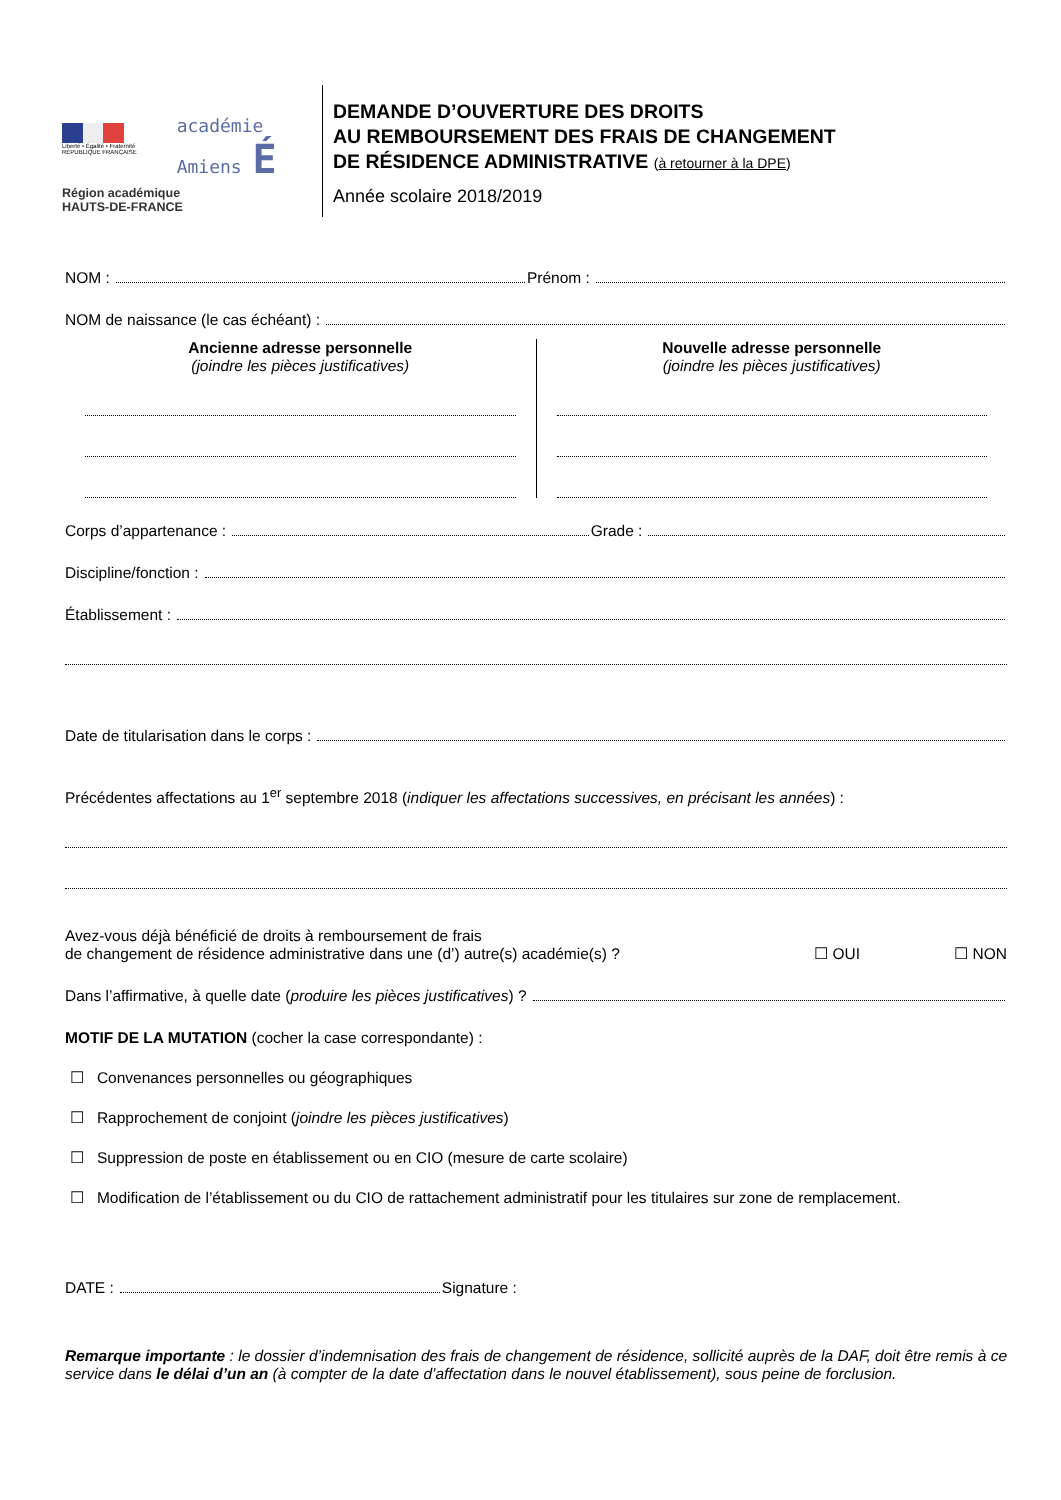Liberté • Égalité • Fraternité
RÉPUBLIQUE FRANÇAISE
académie
Amiens É
Région académique
HAUTS-DE-FRANCE
DEMANDE D’OUVERTURE DES DROITS
AU REMBOURSEMENT DES FRAIS DE CHANGEMENT
DE RÉSIDENCE ADMINISTRATIVE (à retourner à la DPE)
Année scolaire 2018/2019
NOM : Prénom :
NOM de naissance (le cas échéant) :
Ancienne adresse personnelle
(joindre les pièces justificatives)
Nouvelle adresse personnelle
(joindre les pièces justificatives)
Corps d’appartenance : Grade :
Discipline/fonction :
Établissement :
Date de titularisation dans le corps :
Précédentes affectations au 1<sup>er</sup> septembre 2018 (indiquer les affectations successives, en précisant les années) :
Avez-vous déjà bénéficié de droits à remboursement de frais
de changement de résidence administrative dans une (d’) autre(s) académie(s) ?
☐ OUI ☐ NON
Dans l’affirmative, à quelle date (produire les pièces justificatives) ?
MOTIF DE LA MUTATION (cocher la case correspondante) :
☐ Convenances personnelles ou géographiques
☐ Rapprochement de conjoint (joindre les pièces justificatives)
☐ Suppression de poste en établissement ou en CIO (mesure de carte scolaire)
☐ Modification de l’établissement ou du CIO de rattachement administratif pour les titulaires sur zone de remplacement.
DATE : Signature :
Remarque importante : le dossier d’indemnisation des frais de changement de résidence, sollicité auprès de la DAF, doit être remis à ce service dans le délai d’un an (à compter de la date d’affectation dans le nouvel établissement), sous peine de forclusion.